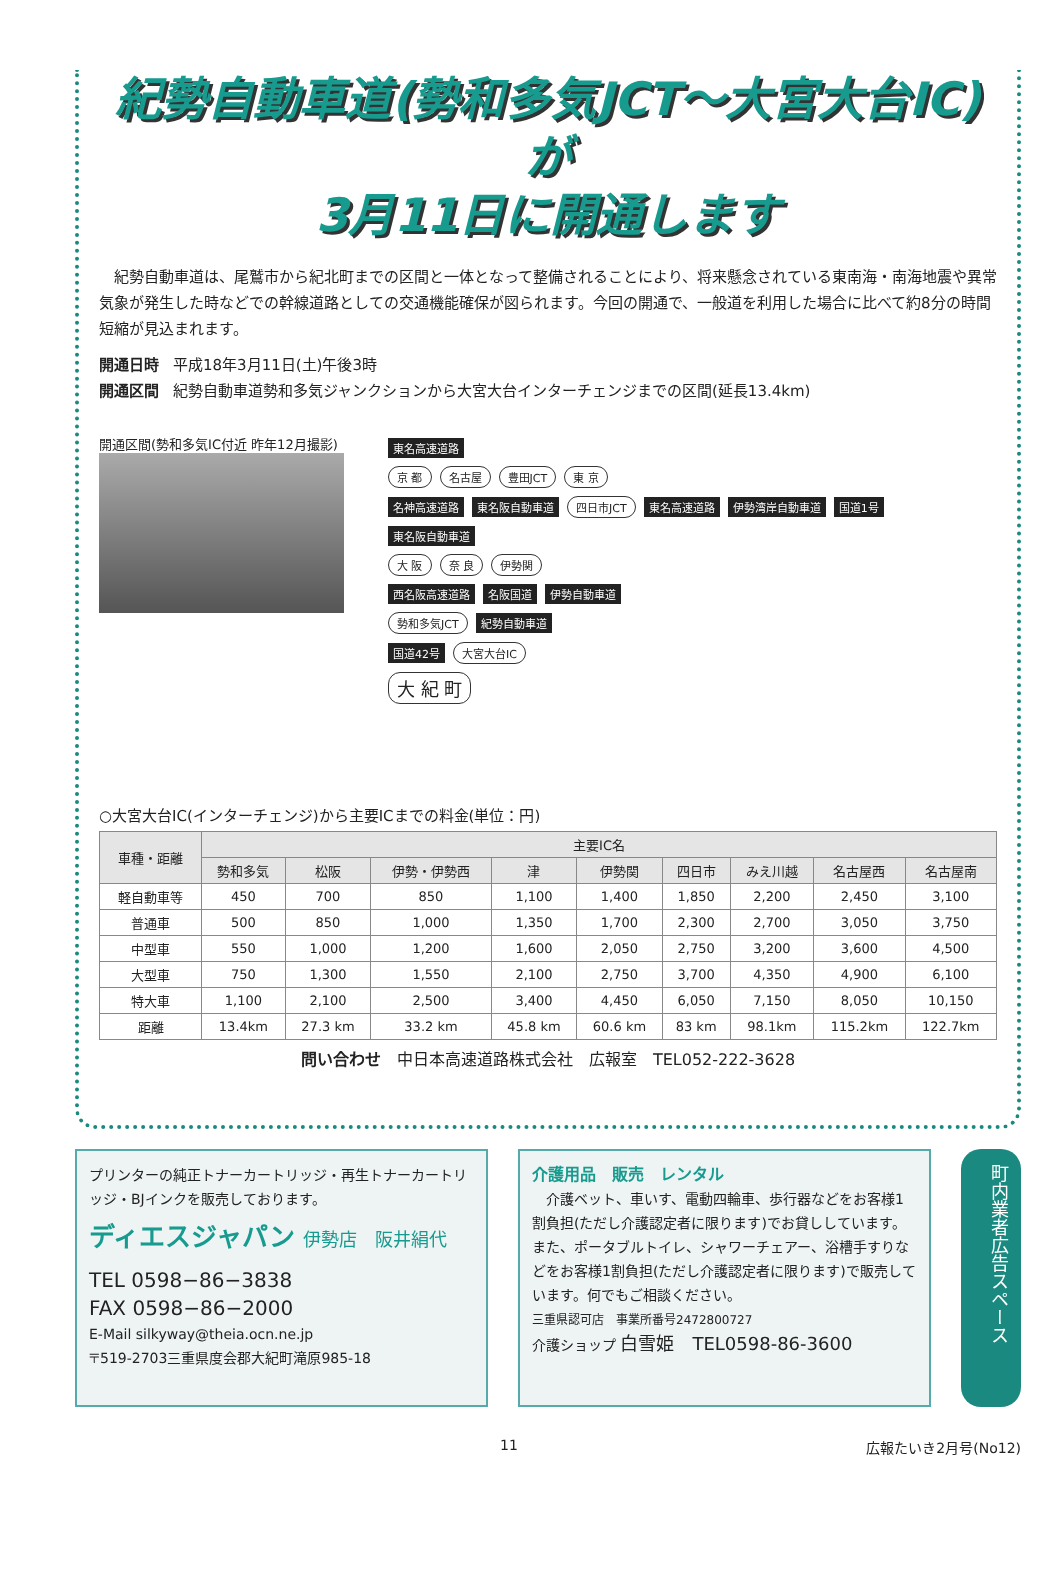紀勢自動車道(勢和多気JCT～大宮大台IC)が
3月11日に開通します
　紀勢自動車道は、尾鷲市から紀北町までの区間と一体となって整備されることにより、将来懸念されている東南海・南海地震や異常気象が発生した時などでの幹線道路としての交通機能確保が図られます。今回の開通で、一般道を利用した場合に比べて約8分の時間短縮が見込まれます。
開通日時 平成18年3月11日(土)午後3時
開通区間 紀勢自動車道勢和多気ジャンクションから大宮大台インターチェンジまでの区間(延長13.4km)
開通区間(勢和多気IC付近 昨年12月撮影)
東名高速道路
京 都 名古屋 豊田JCT 東 京
名神高速道路 東名阪自動車道 四日市JCT 東名高速道路 伊勢湾岸自動車道 国道1号
東名阪自動車道
大 阪 奈 良 伊勢関
西名阪高速道路 名阪国道 伊勢自動車道
勢和多気JCT 紀勢自動車道
国道42号 大宮大台IC
大 紀 町
○大宮大台IC(インターチェンジ)から主要ICまでの料金(単位：円)
| 車種・距離 | 主要IC名 | | | | | | | | |
| --- | --- | --- | --- | --- | --- | --- | --- | --- | --- |
| | 勢和多気 | 松阪 | 伊勢・伊勢西 | 津 | 伊勢関 | 四日市 | みえ川越 | 名古屋西 | 名古屋南 |
| 軽自動車等 | 450 | 700 | 850 | 1,100 | 1,400 | 1,850 | 2,200 | 2,450 | 3,100 |
| 普通車 | 500 | 850 | 1,000 | 1,350 | 1,700 | 2,300 | 2,700 | 3,050 | 3,750 |
| 中型車 | 550 | 1,000 | 1,200 | 1,600 | 2,050 | 2,750 | 3,200 | 3,600 | 4,500 |
| 大型車 | 750 | 1,300 | 1,550 | 2,100 | 2,750 | 3,700 | 4,350 | 4,900 | 6,100 |
| 特大車 | 1,100 | 2,100 | 2,500 | 3,400 | 4,450 | 6,050 | 7,150 | 8,050 | 10,150 |
| 距離 | 13.4km | 27.3 km | 33.2 km | 45.8 km | 60.6 km | 83 km | 98.1km | 115.2km | 122.7km |
問い合わせ　中日本高速道路株式会社　広報室　TEL052-222-3628
プリンターの純正トナーカートリッジ・再生トナーカートリッジ・BJインクを販売しております。
ディエスジャパン 伊勢店　阪井絹代
TEL 0598−86−3838
FAX 0598−86−2000
E-Mail silkyway@theia.ocn.ne.jp
〒519-2703三重県度会郡大紀町滝原985-18
介護用品　販売　レンタル
　介護ベット、車いす、電動四輪車、歩行器などをお客様1割負担(ただし介護認定者に限ります)でお貸ししています。また、ポータブルトイレ、シャワーチェアー、浴槽手すりなどをお客様1割負担(ただし介護認定者に限ります)で販売しています。何でもご相談ください。
三重県認可店　事業所番号2472800727
介護ショップ 白雪姫　TEL0598-86-3600
町内業者広告スペース
11 広報たいき2月号(No12)